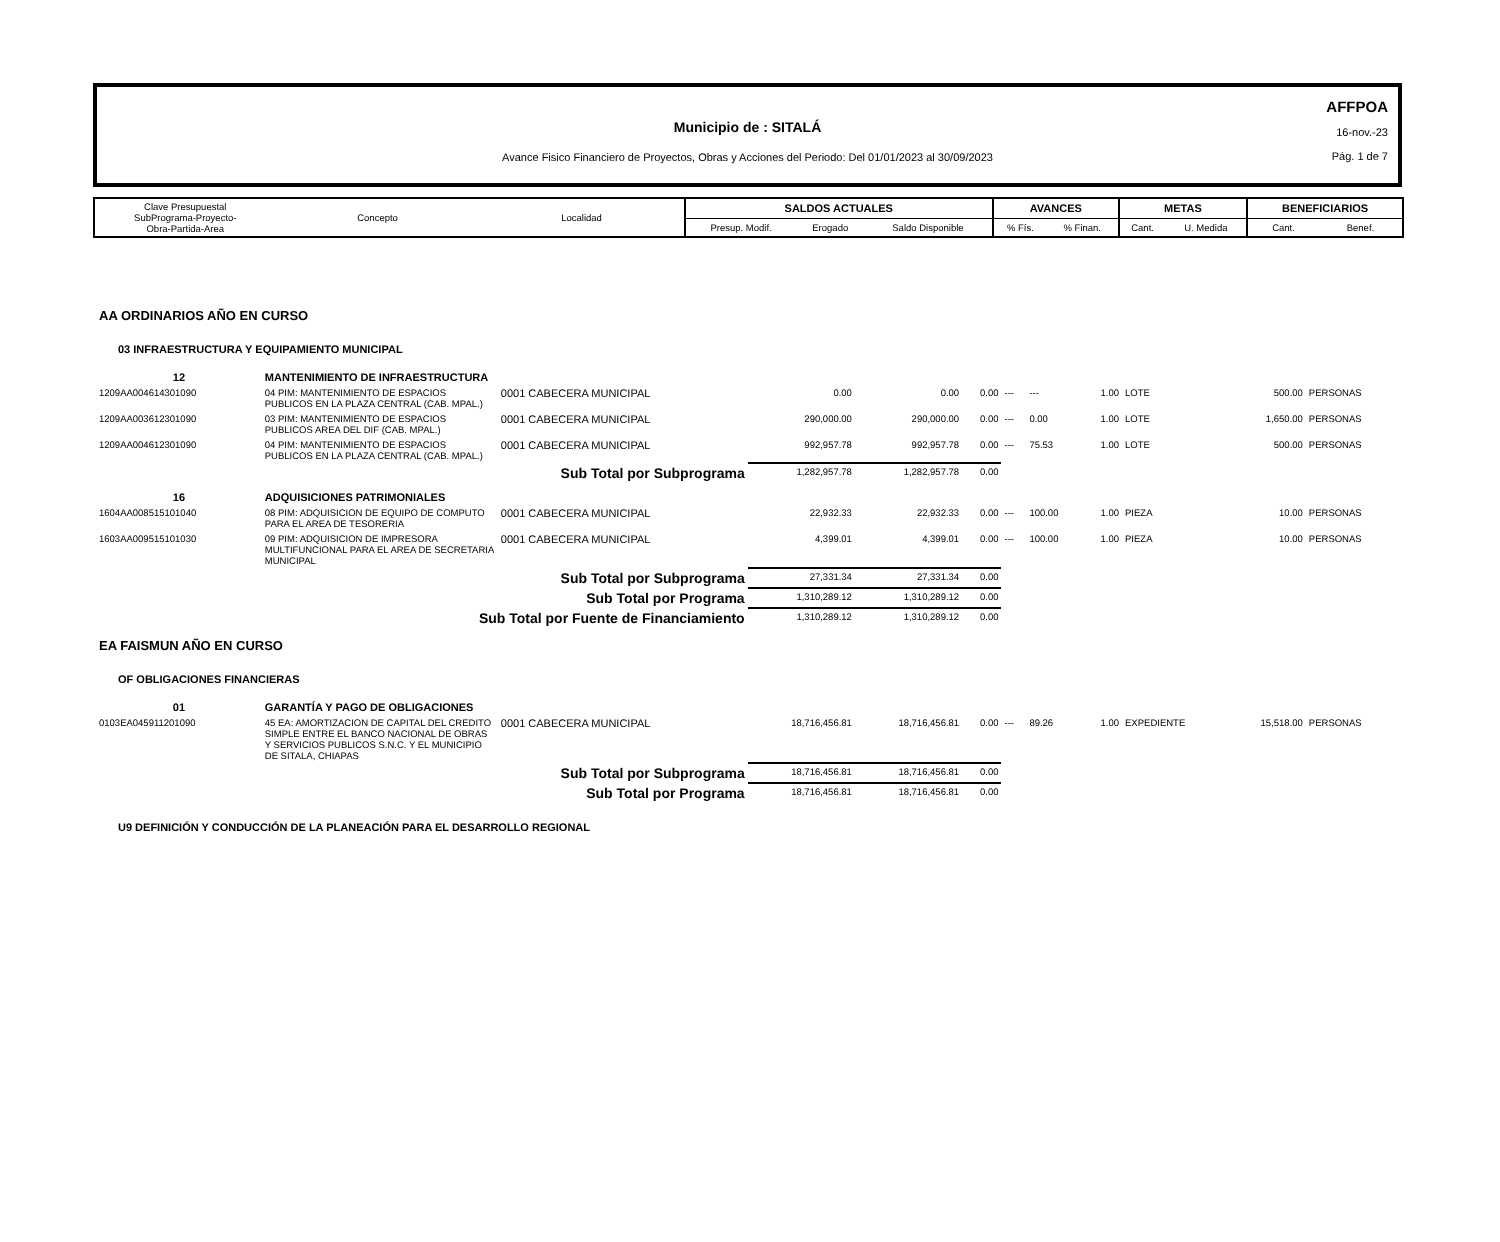Municipio de : SITALÁ
Avance Fisico Financiero de Proyectos, Obras y Acciones del Periodo: Del 01/01/2023 al 30/09/2023
AFFPOA
16-nov.-23
Pág. 1 de 7
| Clave Presupuestal SubPrograma-Proyecto- Obra-Partida-Area | Concepto | Localidad | SALDOS ACTUALES | | | AVANCES | | METAS | | BENEFICIARIOS | |
| | | | Presup. Modif. | Erogado | Saldo Disponible | % Fís. | % Finan. | Cant. | U. Medida | Cant. | Benef. |
| AA ORDINARIOS AÑO EN CURSO | | | | | | | | | | | | |
| 03 INFRAESTRUCTURA Y EQUIPAMIENTO MUNICIPAL | | | | | | | | | | | | |
| 12 | MANTENIMIENTO DE INFRAESTRUCTURA | | | | | | | | | | | |
| 1209AA004614301090 | 04 PIM: MANTENIMIENTO DE ESPACIOS PUBLICOS EN LA PLAZA CENTRAL (CAB. MPAL.) | 0001 CABECERA MUNICIPAL | 0.00 | 0.00 | 0.00 | --- | --- | 1.00 | LOTE | 500.00 | PERSONAS | |
| 1209AA003612301090 | 03 PIM: MANTENIMIENTO DE ESPACIOS PUBLICOS AREA DEL DIF (CAB. MPAL.) | 0001 CABECERA MUNICIPAL | 290,000.00 | 290,000.00 | 0.00 | --- | 0.00 | 1.00 | LOTE | 1,650.00 | PERSONAS | |
| 1209AA004612301090 | 04 PIM: MANTENIMIENTO DE ESPACIOS PUBLICOS EN LA PLAZA CENTRAL (CAB. MPAL.) | 0001 CABECERA MUNICIPAL | 992,957.78 | 992,957.78 | 0.00 | --- | 75.53 | 1.00 | LOTE | 500.00 | PERSONAS | |
| Sub Total por Subprograma | | | 1,282,957.78 | 1,282,957.78 | 0.00 | | | | | | | |
| 16 | ADQUISICIONES PATRIMONIALES | | | | | | | | | | | |
| 1604AA008515101040 | 08 PIM: ADQUISICION DE EQUIPO DE COMPUTO PARA EL AREA DE TESORERIA | 0001 CABECERA MUNICIPAL | 22,932.33 | 22,932.33 | 0.00 | --- | 100.00 | 1.00 | PIEZA | 10.00 | PERSONAS | |
| 1603AA009515101030 | 09 PIM: ADQUISICION DE IMPRESORA MULTIFUNCIONAL PARA EL AREA DE SECRETARIA MUNICIPAL | 0001 CABECERA MUNICIPAL | 4,399.01 | 4,399.01 | 0.00 | --- | 100.00 | 1.00 | PIEZA | 10.00 | PERSONAS | |
| Sub Total por Subprograma | | | 27,331.34 | 27,331.34 | 0.00 | | | | | | | |
| Sub Total por Programa | | | 1,310,289.12 | 1,310,289.12 | 0.00 | | | | | | | |
| Sub Total por Fuente de Financiamiento | | | 1,310,289.12 | 1,310,289.12 | 0.00 | | | | | | | |
| EA FAISMUN AÑO EN CURSO | | | | | | | | | | | | |
| OF OBLIGACIONES FINANCIERAS | | | | | | | | | | | | |
| 01 | GARANTÍA Y PAGO DE OBLIGACIONES | | | | | | | | | | | |
| 0103EA045911201090 | 45 EA: AMORTIZACION DE CAPITAL DEL CREDITO SIMPLE ENTRE EL BANCO NACIONAL DE OBRAS Y SERVICIOS PUBLICOS S.N.C. Y EL MUNICIPIO DE SITALA, CHIAPAS | 0001 CABECERA MUNICIPAL | 18,716,456.81 | 18,716,456.81 | 0.00 | --- | 89.26 | 1.00 | EXPEDIENTE | 15,518.00 | PERSONAS | |
| Sub Total por Subprograma | | | 18,716,456.81 | 18,716,456.81 | 0.00 | | | | | | | |
| Sub Total por Programa | | | 18,716,456.81 | 18,716,456.81 | 0.00 | | | | | | | |
| U9 DEFINICIÓN Y CONDUCCIÓN DE LA PLANEACIÓN PARA EL DESARROLLO REGIONAL | | | | | | | | | | | | |